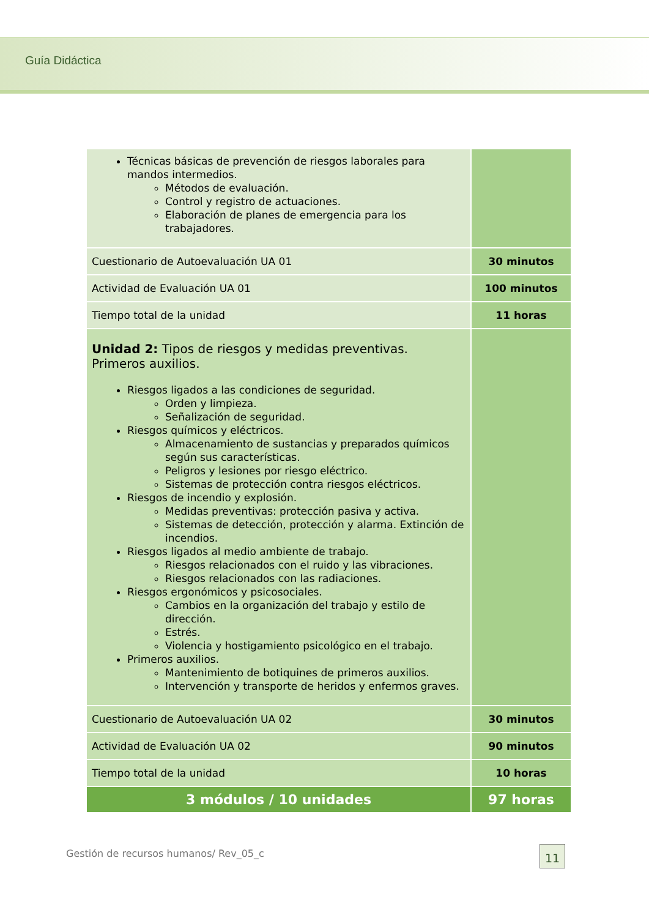Guía Didáctica
| Técnicas básicas de prevención de riesgos laborales para mandos intermedios. Métodos de evaluación. Control y registro de actuaciones. Elaboración de planes de emergencia para los trabajadores. | |
| Cuestionario de Autoevaluación UA 01 | 30 minutos |
| Actividad de Evaluación UA 01 | 100 minutos |
| Tiempo total de la unidad | 11 horas |
| Unidad 2: Tipos de riesgos y medidas preventivas. Primeros auxilios. Riesgos ligados a las condiciones de seguridad. Orden y limpieza. Señalización de seguridad. Riesgos químicos y eléctricos. Almacenamiento de sustancias y preparados químicos según sus características. Peligros y lesiones por riesgo eléctrico. Sistemas de protección contra riesgos eléctricos. Riesgos de incendio y explosión. Medidas preventivas: protección pasiva y activa. Sistemas de detección, protección y alarma. Extinción de incendios. Riesgos ligados al medio ambiente de trabajo. Riesgos relacionados con el ruido y las vibraciones. Riesgos relacionados con las radiaciones. Riesgos ergonómicos y psicosociales. Cambios en la organización del trabajo y estilo de dirección. Estrés. Violencia y hostigamiento psicológico en el trabajo. Primeros auxilios. Mantenimiento de botiquines de primeros auxilios. Intervención y transporte de heridos y enfermos graves. | |
| Cuestionario de Autoevaluación UA 02 | 30 minutos |
| Actividad de Evaluación UA 02 | 90 minutos |
| Tiempo total de la unidad | 10 horas |
| 3 módulos / 10 unidades | 97 horas |
Gestión de recursos humanos/ Rev_05_c
11